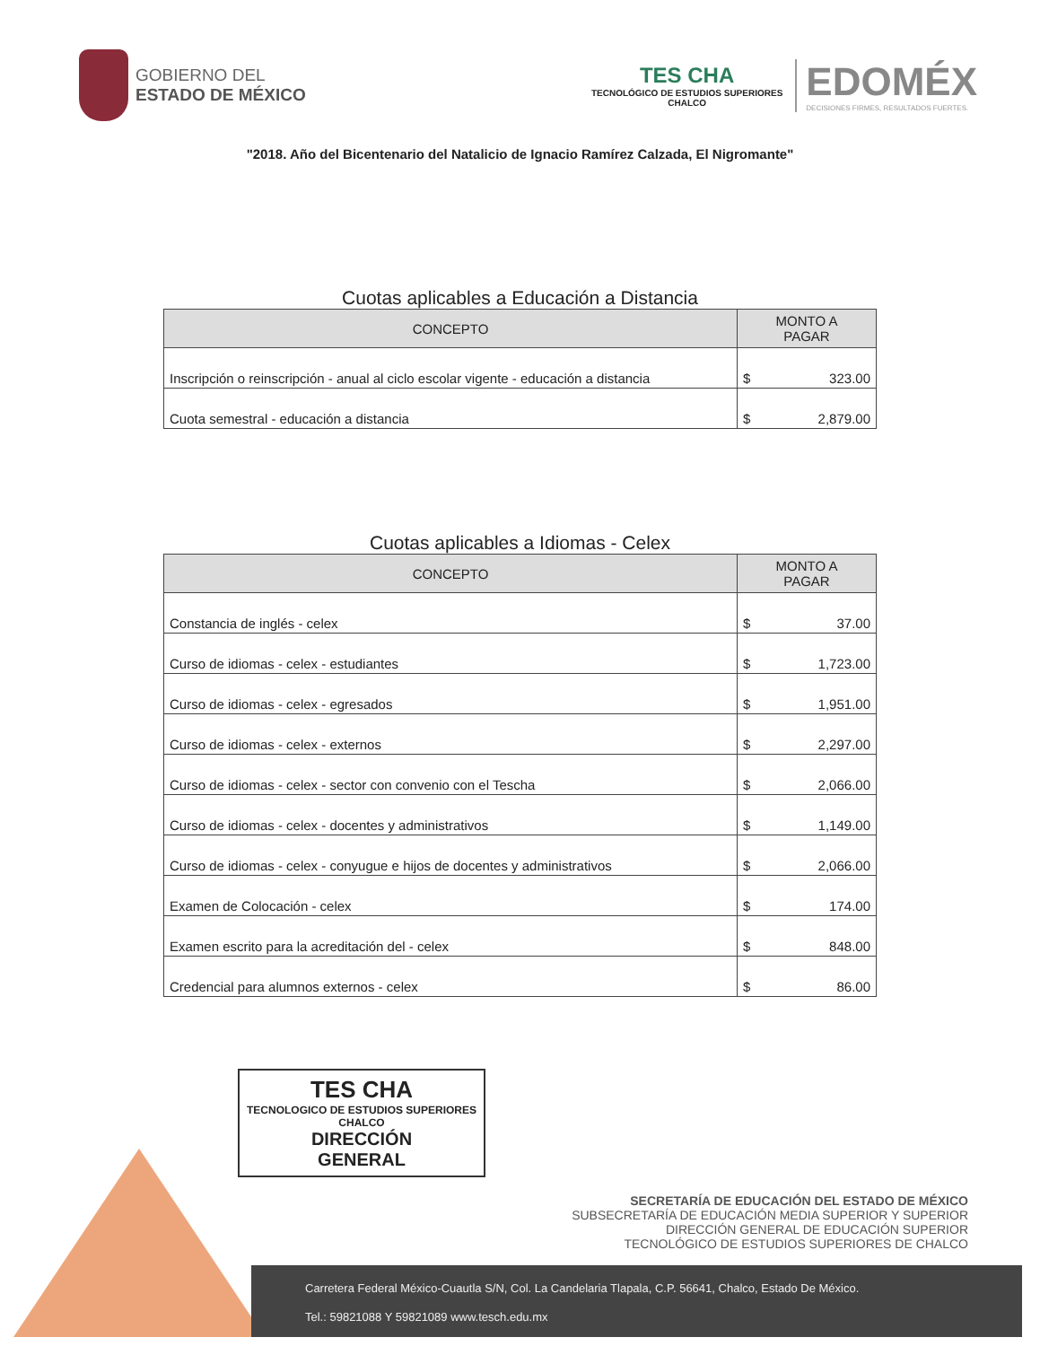GOBIERNO DEL
ESTADO DE MÉXICO
TES CHA
TECNOLÓGICO DE ESTUDIOS SUPERIORES
CHALCO
EDOMÉX
DECISIONES FIRMES, RESULTADOS FUERTES.
"2018. Año del Bicentenario del Natalicio de Ignacio Ramírez Calzada, El Nigromante"
Cuotas aplicables a Educación a Distancia
| CONCEPTO | MONTO A PAGAR | |
| --- | --- | --- |
| Inscripción o reinscripción - anual al ciclo escolar vigente - educación a distancia | $ | 323.00 |
| Cuota semestral - educación a distancia | $ | 2,879.00 |
Cuotas aplicables a Idiomas - Celex
| CONCEPTO | MONTO A PAGAR | |
| --- | --- | --- |
| Constancia de inglés - celex | $ | 37.00 |
| Curso de idiomas - celex - estudiantes | $ | 1,723.00 |
| Curso de idiomas - celex - egresados | $ | 1,951.00 |
| Curso de idiomas - celex - externos | $ | 2,297.00 |
| Curso de idiomas - celex - sector con convenio con el Tescha | $ | 2,066.00 |
| Curso de idiomas - celex - docentes y administrativos | $ | 1,149.00 |
| Curso de idiomas - celex - conyugue e hijos de docentes y administrativos | $ | 2,066.00 |
| Examen de Colocación - celex | $ | 174.00 |
| Examen escrito para la acreditación del - celex | $ | 848.00 |
| Credencial para alumnos externos - celex | $ | 86.00 |
TES CHA
TECNOLOGICO DE ESTUDIOS SUPERIORES
CHALCO
DIRECCIÓN
GENERAL
SECRETARÍA DE EDUCACIÓN DEL ESTADO DE MÉXICO
SUBSECRETARÍA DE EDUCACIÓN MEDIA SUPERIOR Y SUPERIOR
DIRECCIÓN GENERAL DE EDUCACIÓN SUPERIOR
TECNOLÓGICO DE ESTUDIOS SUPERIORES DE CHALCO
Carretera Federal México-Cuautla S/N, Col. La Candelaria Tlapala, C.P. 56641, Chalco, Estado De México.
Tel.: 59821088 Y 59821089 www.tesch.edu.mx